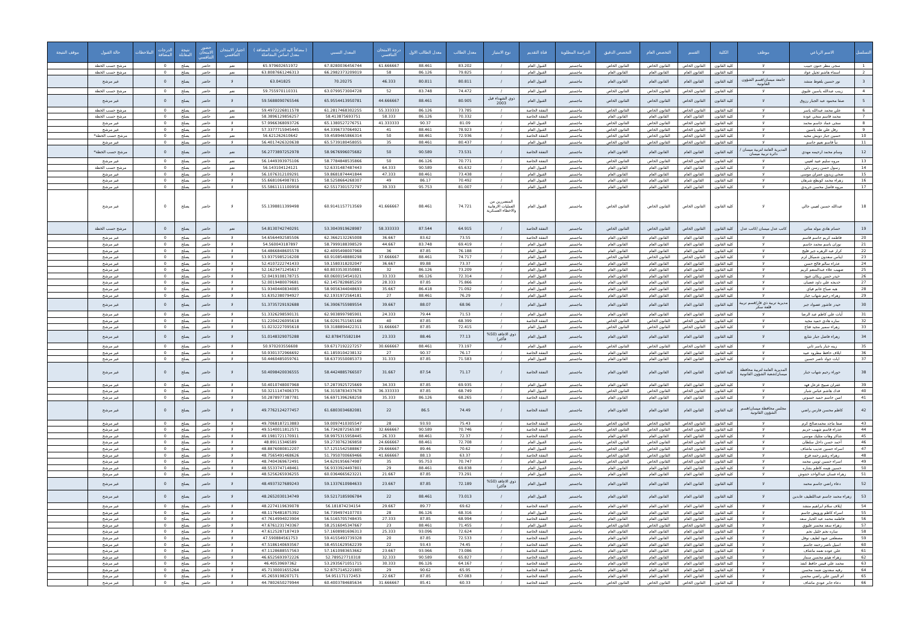| التسلسل | الاسم الرباعي | موظف | الكلية | القسم | التخصص العام | التخصص الدقيق | الدراسة المطلوبة | قناة التقديم | نوع الامتياز | معدل الطالب | معدل الطالب الاول | درجة الامتحان التنافسي | المعدل النسبي | ( مضافاً اليه الدرجات المضافة ) معدل اساس المفاضلة | اجتياز الامتحان التنافسي | حضور الامتحان التنافسي | نتيجة المقابلة | الدرجات المضافة | الملاحظات | حالة القبول | موقف النتيجة |
| --- | --- | --- | --- | --- | --- | --- | --- | --- | --- | --- | --- | --- | --- | --- | --- | --- | --- | --- | --- | --- | --- |
| 1 | سجى مطر حنون حبيب | لا | كلية القانون | القانون الخاص | القانون الخاص | القانون الخاص | ماجستير | القبول العام | / | 83.202 | 88.461 | 61.666667 | 67.8280036456744 | 65.979602651972 | نعم | حاضر | يصلح | 0 | | مرشح حسب الخطة | |
| 2 | اسماء هاشم ثجيل عواد | لا | كلية القانون | القانون العام | القانون العام | القانون العام | ماجستير | القبول العام | / | 79.825 | 86.126 | 58 | 66.2982373209019 | 63.8087661246313 | نعم | حاضر | يصلح | 0 | | مرشح حسب الخطة | |
| 3 | نور حسين بلعوط منشد | جامعة ميسان/قسم الشؤون القانونية | كلية القانون | القانون العام | القانون العام | القانون العام | ماجستير | القبول العام | / | 80.811 | 80.811 | 46.333 | 70.20275 | 63.041825 | لا | حاضر | يصلح | 0 | | غير مرشح | |
| 4 | زينب عبدالله ياسين عليوي | لا | كلية القانون | القانون الخاص | القانون الخاص | القانون الخاص | ماجستير | القبول العام | / | 74.472 | 83.748 | 52 | 63.0799573004728 | 59.755970110331 | نعم | حاضر | يصلح | 0 | | مرشح حسب الخطة | |
| 5 | صفا محمود عبد الجبار رزوق | لا | كلية القانون | القانون الخاص | القانون الخاص | القانون الخاص | ماجستير | القبول العام | ذوي الشهداء قبل 2003 | 80.905 | 88.461 | 44.666667 | 65.9554413950781 | 59.5688090765546 | لا | حاضر | يصلح | 0 | | غير مرشح | |
| 6 | علي محمد عبدالله ياسر | لا | كلية القانون | القانون الخاص | القانون الخاص | القانون الخاص | ماجستير | النفقة الخاصة | / | 73.785 | 86.126 | 55.333333 | 61.2817468302255 | 59.4972226811578 | نعم | حاضر | يصلح | 0 | | مرشح حسب الخطة | |
| 7 | محمد قاسم منخي عودة | لا | كلية القانون | القانون العام | القانون العام | القانون العام | ماجستير | النفقة الخاصة | / | 70.332 | 86.126 | 58.333 | 58.413875693751 | 58.3896129856257 | نعم | حاضر | يصلح | 0 | | مرشح حسب الخطة | |
| 8 | سجى عماد جاسم محمد | لا | كلية القانون | القانون الخاص | القانون الخاص | القانون الخاص | ماجستير | القبول العام | / | 81.09 | 90.37 | 41.333333 | 65.1380527276751 | 57.9966368093726 | لا | حاضر | يصلح | 0 | | غير مرشح | |
| 9 | رفل علي طه ياسين | لا | كلية القانون | القانون الخاص | القانون الخاص | القانون الخاص | ماجستير | القبول العام | / | 78.923 | 88.461 | 41 | 64.3396737064921 | 57.3377715945445 | لا | حاضر | يصلح | 0 | | غير مرشح | |
| 10 | حسين جبار دويش مجيد | لا | كلية القانون | القانون الخاص | القانون الخاص | القانون الخاص | ماجستير | النفقة الخاصة | / | 72.936 | 88.461 | 50 | 59.4589465866314 | 56.621262610642 | نعم | حاضر | يصلح | 0 | | مرشح حسب الخطة* | |
| 11 | نبأ قاسم نعيم جاسم | لا | كلية القانون | القانون الخاص | القانون الخاص | القانون الخاص | ماجستير | القبول العام | / | 80.437 | 88.461 | 35 | 65.5739180458055 | 56.4017426320638 | لا | حاضر | يصلح | 0 | | غير مرشح | |
| 12 | وسام محمد ارحيمه مهدي | المديرية العامة لتربية ميسان /دائرة تربية ميسان | كلية القانون | القانون العام | القانون العام | القانون العام | ماجستير | النفقة الخاصة | / | 73.531 | 90.589 | 50 | 58.9676996075682 | 56.2773897252978 | نعم | حاضر | يصلح | 0 | | مرشح حسب الخطة* | |
| 13 | مروه سليم عبيد لعيبي | لا | كلية القانون | القانون الخاص | القانون الخاص | القانون الخاص | ماجستير | النفقة الخاصة | / | 70.771 | 86.126 | 50 | 58.7784848535866 | 56.1449393975106 | نعم | حاضر | يصلح | 0 | | غير مرشح | |
| 14 | رسول حسن رسن دلي | لا | كلية القانون | القانون العام | القانون العام | القانون العام | ماجستير | القبول العام | / | 65.632 | 90.589 | 64.333 | 52.6331487487443 | 56.143104124121 | نعم | حاضر | يصلح | 0 | | مرشح حسب الخطة | |
| 15 | ضحى زيدون عمران موسى | لا | كلية القانون | القانون العام | القانون العام | القانون العام | ماجستير | القبول العام | / | 73.438 | 88.461 | 47.333 | 59.8681874441844 | 56.1076312109291 | لا | حاضر | يصلح | 0 | | غير مرشح | |
| 16 | زهراء محمد كويطع شرهان | لا | كلية القانون | القانون العام | القانون العام | القانون العام | ماجستير | القبول العام | / | 70.492 | 86.17 | 49 | 58.5258664268307 | 55.6681064987815 | لا | حاضر | يصلح | 0 | | غير مرشح | |
| 17 | مروه فاضل محسن جريدي | لا | كلية القانون | القانون العام | القانون العام | القانون العام | ماجستير | القبول العام | / | 81.007 | 95.753 | 39.333 | 62.5517301572797 | 55.5861111100958 | لا | حاضر | يصلح | 0 | | غير مرشح | |
| 18 | عبدالله حسين لعيبي جالي | لا | كلية القانون | القانون الخاص | القانون الخاص | القانون الخاص | ماجستير | القبول العام | المتضررين من العمليات الارهابية والاخطاء العسكرية | 74.721 | 88.461 | 41.666667 | 60.9141157713569 | 55.1398811399498 | لا | حاضر | يصلح | 0 | | غير مرشح | |
| 19 | حسام هادي موله مناتي | كاتب عدل ميسان /كاتب عدل | كلية القانون | القانون الخاص | القانون الخاص | القانون الخاص | ماجستير | النفقة الخاصة | / | 64.915 | 87.544 | 58.333333 | 53.3043919628987 | 54.8130742740291 | نعم | حاضر | يصلح | 0 | | مرشح حسب الخطة | |
| 20 | فاطمه كريم جاسم قاسم | لا | كلية القانون | القانون العام | القانون العام | القانون العام | ماجستير | النفقة الخاصة | / | 73.55 | 83.62 | 36.667 | 62.3662132265008 | 54.6564492585506 | لا | حاضر | يصلح | 0 | | غير مرشح | |
| 21 | نوران باسم محمد جاسم | لا | كلية القانون | القانون العام | القانون العام | القانون العام | ماجستير | القبول العام | / | 69.419 | 83.748 | 44.667 | 58.7999188398529 | 54.560043187897 | لا | حاضر | يصلح | 0 | | غير مرشح | |
| 22 | كرار عبد الزهره جبر فليح | لا | كلية القانون | القانون العام | القانون العام | القانون العام | ماجستير | القبول العام | / | 76.188 | 87.85 | 36 | 62.4095498007968 | 54.4866848605578 | لا | حاضر | يصلح | 0 | | غير مرشح | |
| 23 | ايناس سعدون شميكل لزم | لا | كلية القانون | القانون الخاص | القانون الخاص | القانون الخاص | ماجستير | القبول العام | / | 74.717 | 88.461 | 37.666667 | 60.9108548880298 | 53.9375985216208 | لا | حاضر | يصلح | 0 | | غير مرشح | |
| 24 | عذراء سالم فالح حسن | لا | كلية القانون | القانون العام | القانون العام | القانون العام | ماجستير | القبول العام | / | 73.37 | 89.88 | 36.667 | 59.1580318202047 | 52.4107222741433 | لا | حاضر | يصلح | 0 | | غير مرشح | |
| 25 | صهيب علاء عبدالمنعم كريم | لا | كلية القانون | القانون العام | القانون العام | القانون العام | ماجستير | القبول العام | / | 73.209 | 86.126 | 32 | 60.8033530350881 | 52.1623471245617 | لا | حاضر | يصلح | 0 | | غير مرشح | |
| 26 | حيدر حسن ريكان عبود | لا | كلية القانون | القانون العام | القانون العام | القانون العام | ماجستير | القبول العام | / | 72.314 | 86.126 | 33.333 | 60.0600154541021 | 52.0419108178715 | لا | حاضر | يصلح | 0 | | غير مرشح | |
| 27 | خديجه علي داود غضبان | لا | كلية القانون | القانون العام | القانون العام | القانون العام | ماجستير | القبول العام | / | 75.866 | 87.85 | 28.333 | 62.1457828685259 | 52.0019480079681 | لا | حاضر | يصلح | 0 | | غير مرشح | |
| 28 | هبه صباح غانم فياي | لا | كلية القانون | القانون العام | القانون العام | القانون العام | ماجستير | القبول العام | / | 71.092 | 86.418 | 35.667 | 58.9056344048693 | 51.9340440834085 | لا | حاضر | يصلح | 0 | | غير مرشح | |
| 29 | زهراء رحيم شهاب جبار | لا | كلية القانون | القانون العام | القانون العام | القانون العام | ماجستير | القبول العام | / | 76.29 | 88.461 | 27 | 62.1931972564181 | 51.6352380794927 | لا | حاضر | يصلح | 0 | | غير مرشح | |
| 30 | حيدر عاشور عصواد جبر | مديرية تربية ذي قار/قسم تربية قلعة سكر | كلية القانون | القانون العام | القانون العام | القانون العام | ماجستير | القبول العام | / | 68.96 | 88.07 | 39.667 | 56.3906755989554 | 51.3735729192688 | لا | حاضر | يصلح | 0 | | غير مرشح | |
| 31 | أيات علي كاظم عبد الرضا | لا | كلية القانون | القانون العام | القانون العام | القانون العام | ماجستير | القبول العام | / | 71.53 | 79.44 | 24.333 | 62.9038997985901 | 51.3326298590131 | لا | حاضر | يصلح | 0 | | غير مرشح | |
| 32 | ساره هادي حميد مجيد | لا | كلية القانون | القانون الخاص | القانون الخاص | القانون الخاص | ماجستير | النفقة الخاصة | / | 68.399 | 87.85 | 40 | 56.0291751565168 | 51.2204226095618 | لا | حاضر | يصلح | 0 | | غير مرشح | |
| 33 | زهراء سمير مجيد فتاح | لا | كلية القانون | القانون الخاص | القانون الخاص | القانون الخاص | ماجستير | القبول العام | / | 72.415 | 87.85 | 31.666667 | 59.3188894422311 | 51.0232227095618 | لا | حاضر | يصلح | 0 | | غير مرشح | |
| 34 | زهراء فاضل جبار شايع | لا | كلية القانون | القانون العام | القانون العام | القانون العام | ماجستير | القبول العام | ذوي الاعاقة (50% فأكثر) | 77.13 | 88.46 | 23.333 | 62.878475582184 | 51.0148329075288 | لا | حاضر | يصلح | 0 | | غير مرشح | |
| 35 | زينه جبار ياسر ثاني | لا | كلية القانون | القانون الخاص | القانون الخاص | القانون الخاص | ماجستير | القبول العام | / | 73.197 | 88.461 | 30.666667 | 59.6717192227257 | 50.970203556608 | لا | حاضر | يصلح | 0 | | غير مرشح | |
| 36 | ايلاف حافظ مطرود عبيد | لا | كلية القانون | القانون العام | القانون العام | القانون العام | ماجستير | النفقة الخاصة | / | 76.17 | 90.37 | 27 | 61.1859104238132 | 50.9301372966692 | لا | حاضر | يصلح | 0 | | غير مرشح | |
| 37 | ايات جواد ناصر حسين | لا | كلية القانون | القانون العام | القانون العام | القانون العام | ماجستير | القبول العام | / | 71.583 | 87.85 | 31.333 | 58.6373550085373 | 50.4460485059761 | لا | حاضر | يصلح | 0 | | غير مرشح | |
| 38 | حوراء رحيم شهاب جبار | المديرية العامة لتربية محافظة ميسان/شعبة الشؤون القانونية | كلية القانون | القانون العام | القانون العام | القانون العام | ماجستير | النفقة الخاصة | / | 71.17 | 87.54 | 31.667 | 58.4424885766507 | 50.4098420036555 | لا | حاضر | يصلح | 0 | | غير مرشح | |
| 39 | غفران صبيح غزعل فهد | لا | كلية القانون | القانون العام | القانون العام | القانون العام | ماجستير | القبول العام | / | 69.935 | 87.85 | 34.333 | 57.2873925725669 | 50.4010748007968 | لا | حاضر | يصلح | 0 | | غير مرشح | |
| 40 | فدك هاشم عباس شبار | لا | كلية القانون | القانون الخاص | القانون الخاص | القانون الخاص | ماجستير | القبول العام | / | 68.749 | 87.85 | 36.333333 | 56.3158783437678 | 50.3211147406375 | لا | حاضر | يصلح | 0 | | غير مرشح | |
| 41 | امين جاسم حميد حسوني | لا | كلية القانون | القانون العام | القانون العام | القانون العام | ماجستير | النفقة الخاصة | / | 68.265 | 86.126 | 35.333 | 56.6971396268258 | 50.2878977387781 | لا | حاضر | يصلح | 0 | | غير مرشح | |
| 42 | كاظم محسن فارس راضي | مجلس محافظة ميسان/قسم الشؤون القانونية | كلية القانون | القانون العام | القانون العام | القانون العام | ماجستير | النفقة الخاصة | / | 74.49 | 86.5 | 22 | 61.6803034682081 | 49.7762124277457 | لا | حاضر | يصلح | 0 | | غير مرشح | |
| 43 | صفا ماجد محمدصالح كرم | لا | كلية القانون | القانون الخاص | القانون الخاص | القانون الخاص | ماجستير | النفقة الخاصة | / | 75.43 | 93.93 | 28 | 59.0097410305547 | 49.7068187213883 | لا | حاضر | يصلح | 0 | | غير مرشح | |
| 44 | عذراء قاسم شهيب حزيم | لا | كلية القانون | القانون الخاص | القانون الخاص | القانون الخاص | ماجستير | النفقة الخاصة | / | 70.746 | 90.589 | 32.666667 | 56.7342872565387 | 49.5140011812571 | لا | حاضر | يصلح | 0 | | غير مرشح | |
| 45 | شاكر وهاب متليك موسى | لا | كلية القانون | القانون العام | القانون العام | القانون العام | ماجستير | النفقة الخاصة | / | 72.37 | 88.461 | 26.333 | 58.9975315958445 | 49.1981721170911 | لا | حاضر | يصلح | 0 | | غير مرشح | |
| 46 | أحمد حسن داخل سلطان | لا | كلية القانون | القانون الخاص | القانون الخاص | القانون الخاص | ماجستير | القبول العام | / | 72.708 | 88.461 | 24.666667 | 59.2730762369858 | 48.89115346589 | لا | حاضر | يصلح | 0 | | غير مرشح | |
| 47 | اسراء حسين عذيب ماشاف | لا | كلية القانون | القانون الخاص | القانون الخاص | القانون الخاص | ماجستير | القبول العام | / | 70.62 | 89.46 | 29.666667 | 57.1251542588867 | 48.8876080812207 | لا | حاضر | يصلح | 0 | | غير مرشح | |
| 48 | زهراء رشم رحمه فزع | لا | كلية القانون | القانون الخاص | القانون الخاص | القانون الخاص | ماجستير | النفقة الخاصة | / | 63.37 | 88.13 | 41.666667 | 51.7950700669466 | 48.7565491468626 | لا | حاضر | يصلح | 0 | | غير مرشح | |
| 49 | اسراء حسين ثويني محمد | لا | كلية القانون | القانون الخاص | القانون الخاص | القانون الخاص | ماجستير | القبول العام | / | 70.747 | 95.753 | 35 | 54.6291956674987 | 48.7404369672491 | لا | حاضر | يصلح | 0 | | غير مرشح | |
| 50 | حسين هيمه كاظم بشاره | لا | كلية القانون | القانون العام | القانون العام | القانون العام | ماجستير | القبول العام | / | 69.838 | 88.461 | 29 | 56.9333924497801 | 48.5533747148461 | لا | حاضر | يصلح | 0 | | غير مرشح | |
| 51 | زهراء غسان عبدالواحد حنتوش | لا | كلية القانون | القانون العام | القانون العام | القانون العام | ماجستير | القبول العام | / | 73.291 | 87.85 | 21.667 | 60.0364665623221 | 48.5256265936255 | لا | حاضر | يصلح | 0 | | غير مرشح | |
| 52 | دعاء راضي جاسم محمد | لا | كلية القانون | القانون العام | القانون العام | القانون العام | ماجستير | القبول العام | ذوي الاعاقة (50% فأكثر) | 72.189 | 87.85 | 23.667 | 59.1337610984633 | 48.4937327689243 | لا | حاضر | يصلح | 0 | | غير مرشح | |
| 53 | زهراء محمد جاسم عبداللطيف عابدين | لا | كلية القانون | القانون العام | القانون العام | القانون العام | ماجستير | القبول العام | / | 73.013 | 88.461 | 22 | 59.5217185906784 | 48.2652030134749 | لا | حاضر | يصلح | 0 | | غير مرشح | |
| 54 | إيلاف سلام ابراهيم منشد | لا | كلية القانون | القانون العام | القانون العام | القانون العام | ماجستير | النفقة الخاصة | / | 69.62 | 89.77 | 29.667 | 56.181874234154 | 48.2274119639078 | لا | حاضر | يصلح | 0 | | غير مرشح | |
| 55 | اسراء كاظم ورويش جاسم | لا | كلية القانون | القانون العام | القانون العام | القانون العام | ماجستير | القبول العام | / | 68.316 | 86.126 | 28 | 56.7394974107703 | 48.1176481875392 | لا | حاضر | يصلح | 0 | | غير مرشح | |
| 56 | فاطمه محمد عبد الجبار سعد | لا | كلية القانون | القانون العام | القانون العام | القانون العام | ماجستير | النفقة الخاصة | / | 68.994 | 87.85 | 27.333 | 56.5165705748435 | 47.7614994023904 | لا | حاضر | يصلح | 0 | | غير مرشح | |
| 57 | زهراء سعد محسر عليوي | لا | كلية القانون | القانون الخاص | القانون الخاص | القانون الخاص | ماجستير | القبول العام | / | 71.455 | 88.461 | 23 | 58.2516045347667 | 47.6761231743367 | لا | حاضر | يصلح | 0 | | غير مرشح | |
| 58 | ساره نجم خليل نجم | لا | كلية القانون | القانون العام | القانون العام | القانون العام | ماجستير | النفقة الخاصة | / | 72.624 | 93.096 | 25.333 | 57.1608981696313 | 47.6125287187419 | لا | حاضر | يصلح | 0 | | غير مرشح | |
| 59 | مصطفى عبود لطيف نوفل | لا | كلية القانون | القانون العام | القانون العام | القانون العام | ماجستير | النفقة الخاصة | / | 72.533 | 87.85 | 20 | 59.4155493739328 | 47.590884561753 | لا | حاضر | يصلح | 0 | | غير مرشح | |
| 60 | اسيل ناصر رحمه جاسم | لا | كلية القانون | القانون العام | القانون العام | القانون العام | ماجستير | النفقة الخاصة | / | 74.45 | 93.43 | 22 | 58.4551629562239 | 47.5186140693567 | لا | حاضر | يصلح | 0 | | غير مرشح | |
| 61 | علي عوده نعمه ماشاف | لا | كلية القانون | القانون العام | القانون العام | القانون العام | ماجستير | النفقة الخاصة | / | 73.086 | 93.966 | 23.667 | 57.1610983653662 | 47.1128688557563 | لا | حاضر | يصلح | 0 | | غير مرشح | |
| 62 | زهراء هيثم محسن سمار | لا | كلية القانون | القانون العام | القانون العام | القانون العام | ماجستير | النفقة الخاصة | / | 65.827 | 90.589 | 32.333 | 52.789527710318 | 46.6525693972226 | لا | حاضر | يصلح | 0 | | غير مرشح | |
| 63 | محمد علي قيس حافظ كنفذ | لا | كلية القانون | القانون العام | القانون العام | القانون العام | ماجستير | النفقة الخاصة | / | 64.167 | 86.126 | 30.333 | 53.2935671051715 | 46.40539697362 | لا | حاضر | يصلح | 0 | | غير مرشح | |
| 64 | رقيه سعدون ضمد محسن | لا | كلية القانون | القانون العام | القانون العام | القانون العام | ماجستير | النفقة الخاصة | / | 65.95 | 90.62 | 29 | 52.8757145221805 | 45.7130001655264 | لا | حاضر | يصلح | 0 | | غير مرشح | |
| 65 | ام البنين علي راضي محسن | لا | كلية القانون | القانون العام | القانون العام | القانون العام | ماجستير | النفقة الخاصة | / | 67.083 | 87.85 | 22.667 | 54.951171172453 | 45.2659198207171 | لا | حاضر | يصلح | 0 | | غير مرشح | |
| 66 | دعاء جابر عودي ماشاف | لا | كلية القانون | القانون الخاص | القانون الخاص | القانون الخاص | ماجستير | النفقة الخاصة | / | 60.33 | 85.41 | 31.666667 | 60.4003784685634 | 44.7802650279944 | لا | حاضر | يصلح | 0 | | غير مرشح | |